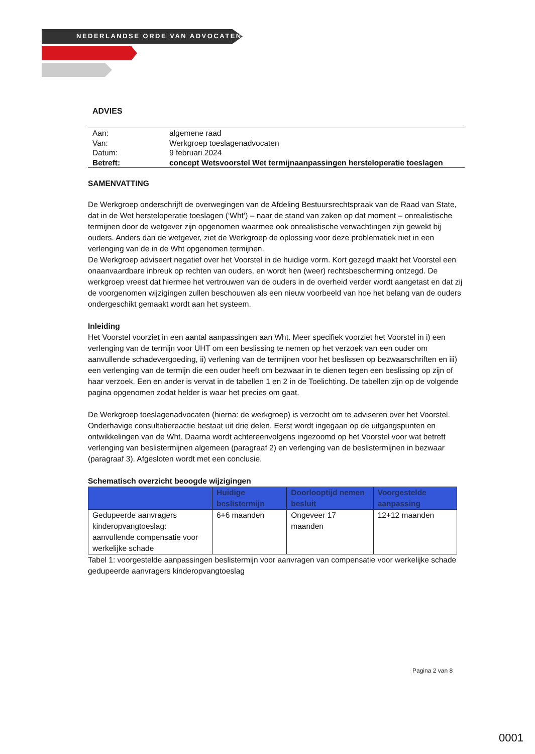NEDERLANDSE ORDE VAN ADVOCATEN
ADVIES
| Aan: | algemene raad |
| Van: | Werkgroep toeslagenadvocaten |
| Datum: | 9 februari 2024 |
| Betreft: | concept Wetsvoorstel Wet termijnaanpassingen hersteloperatie toeslagen |
SAMENVATTING
De Werkgroep onderschrijft de overwegingen van de Afdeling Bestuursrechtspraak van de Raad van State, dat in de Wet hersteloperatie toeslagen (‘Wht’) – naar de stand van zaken op dat moment – onrealistische termijnen door de wetgever zijn opgenomen waarmee ook onrealistische verwachtingen zijn gewekt bij ouders. Anders dan de wetgever, ziet de Werkgroep de oplossing voor deze problematiek niet in een verlenging van de in de Wht opgenomen termijnen.
De Werkgroep adviseert negatief over het Voorstel in de huidige vorm. Kort gezegd maakt het Voorstel een onaanvaardbare inbreuk op rechten van ouders, en wordt hen (weer) rechtsbescherming ontzegd. De werkgroep vreest dat hiermee het vertrouwen van de ouders in de overheid verder wordt aangetast en dat zij de voorgenomen wijzigingen zullen beschouwen als een nieuw voorbeeld van hoe het belang van de ouders ondergeschikt gemaakt wordt aan het systeem.
Inleiding
Het Voorstel voorziet in een aantal aanpassingen aan Wht. Meer specifiek voorziet het Voorstel in i) een verlenging van de termijn voor UHT om een beslissing te nemen op het verzoek van een ouder om aanvullende schadevergoeding, ii) verlening van de termijnen voor het beslissen op bezwaarschriften en iii) een verlenging van de termijn die een ouder heeft om bezwaar in te dienen tegen een beslissing op zijn of haar verzoek. Een en ander is vervat in de tabellen 1 en 2 in de Toelichting. De tabellen zijn op de volgende pagina opgenomen zodat helder is waar het precies om gaat.
De Werkgroep toeslagenadvocaten (hierna: de werkgroep) is verzocht om te adviseren over het Voorstel. Onderhavige consultatiereactie bestaat uit drie delen. Eerst wordt ingegaan op de uitgangspunten en ontwikkelingen van de Wht. Daarna wordt achtereenvolgens ingezoomd op het Voorstel voor wat betreft verlenging van beslistermijnen algemeen (paragraaf 2) en verlenging van de beslistermijnen in bezwaar (paragraaf 3). Afgesloten wordt met een conclusie.
Schematisch overzicht beoogde wijzigingen
| | Huidige beslistermijn | Doorlooptijd nemen besluit | Voorgestelde aanpassing |
| --- | --- | --- | --- |
| Gedupeerde aanvragers kinderopvangtoeslag: aanvullende compensatie voor werkelijke schade | 6+6 maanden | Ongeveer 17 maanden | 12+12 maanden |
Tabel 1: voorgestelde aanpassingen beslistermijn voor aanvragen van compensatie voor werkelijke schade gedupeerde aanvragers kinderopvangtoeslag
Pagina 2 van 8
0001